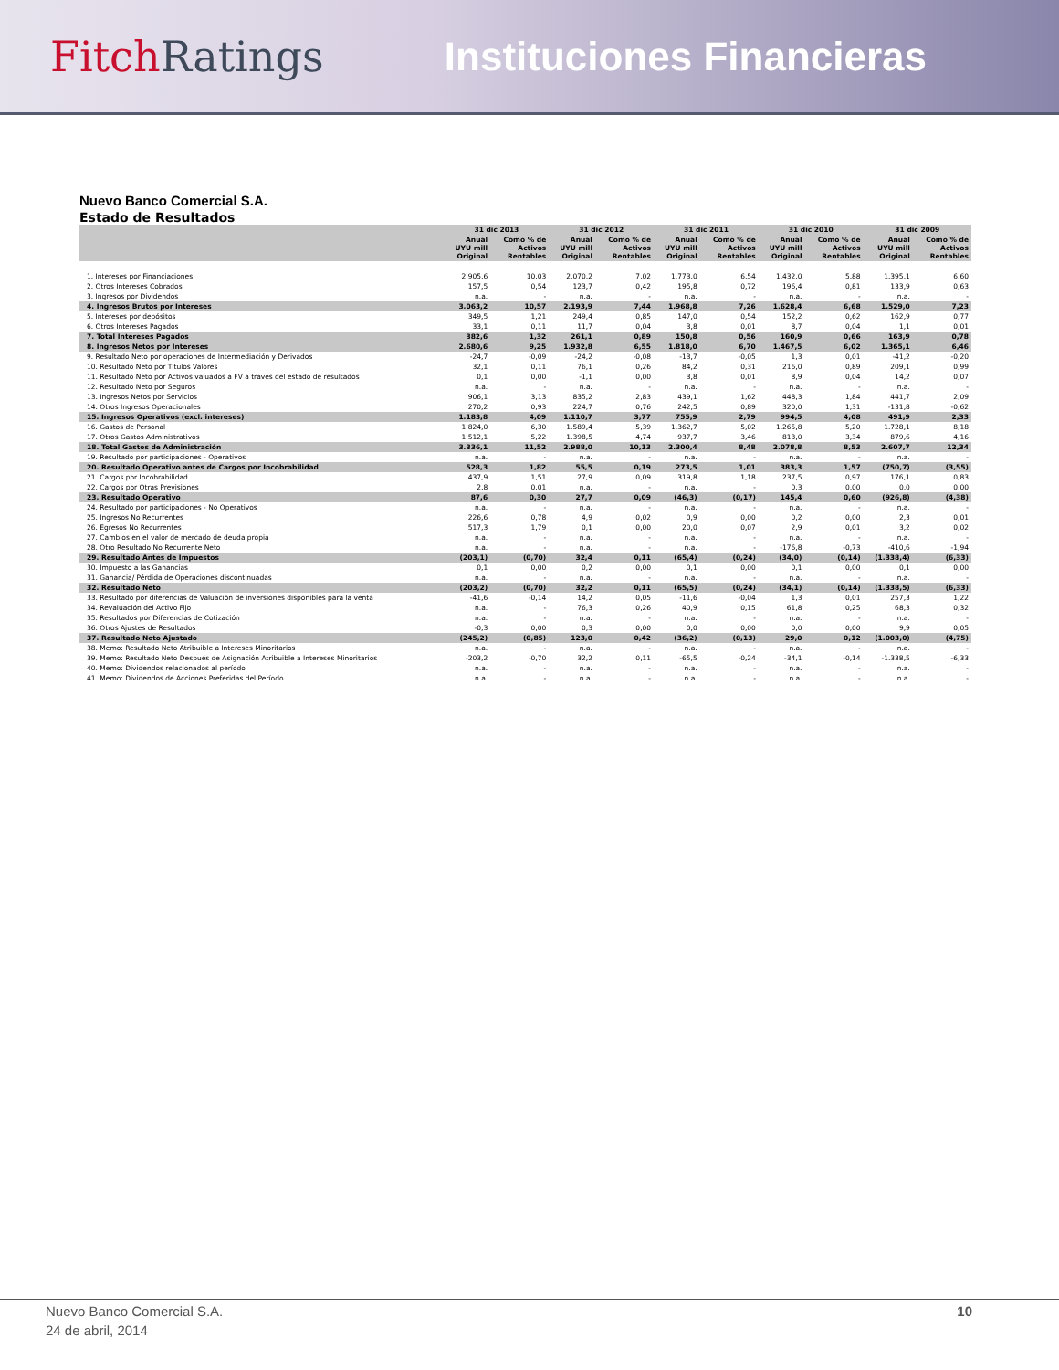FitchRatings Instituciones Financieras
Nuevo Banco Comercial S.A.
Estado de Resultados
| | 31 dic 2013 | | 31 dic 2012 | | 31 dic 2011 | | 31 dic 2010 | | 31 dic 2009 | |
| --- | --- | --- | --- | --- | --- | --- | --- | --- | --- | --- |
| | Anual UYU mill Original | Como % de Activos Rentables | Anual UYU mill Original | Como % de Activos Rentables | Anual UYU mill Original | Como % de Activos Rentables | Anual UYU mill Original | Como % de Activos Rentables | Anual UYU mill Original | Como % de Activos Rentables |
| 1. Intereses por Financiaciones | 2.905,6 | 10,03 | 2.070,2 | 7,02 | 1.773,0 | 6,54 | 1.432,0 | 5,88 | 1.395,1 | 6,60 |
| 2. Otros Intereses Cobrados | 157,5 | 0,54 | 123,7 | 0,42 | 195,8 | 0,72 | 196,4 | 0,81 | 133,9 | 0,63 |
| 3. Ingresos por Dividendos | n.a. | - | n.a. | - | n.a. | - | n.a. | - | n.a. | - |
| 4. Ingresos Brutos por Intereses | 3.063,2 | 10,57 | 2.193,9 | 7,44 | 1.968,8 | 7,26 | 1.628,4 | 6,68 | 1.529,0 | 7,23 |
| 5. Intereses por depósitos | 349,5 | 1,21 | 249,4 | 0,85 | 147,0 | 0,54 | 152,2 | 0,62 | 162,9 | 0,77 |
| 6. Otros Intereses Pagados | 33,1 | 0,11 | 11,7 | 0,04 | 3,8 | 0,01 | 8,7 | 0,04 | 1,1 | 0,01 |
| 7. Total Intereses Pagados | 382,6 | 1,32 | 261,1 | 0,89 | 150,8 | 0,56 | 160,9 | 0,66 | 163,9 | 0,78 |
| 8. Ingresos Netos por Intereses | 2.680,6 | 9,25 | 1.932,8 | 6,55 | 1.818,0 | 6,70 | 1.467,5 | 6,02 | 1.365,1 | 6,46 |
| 9. Resultado Neto por operaciones de Intermediación y Derivados | -24,7 | -0,09 | -24,2 | -0,08 | -13,7 | -0,05 | 1,3 | 0,01 | -41,2 | -0,20 |
| 10. Resultado Neto por Títulos Valores | 32,1 | 0,11 | 76,1 | 0,26 | 84,2 | 0,31 | 216,0 | 0,89 | 209,1 | 0,99 |
| 11. Resultado Neto por Activos valuados a FV a través del estado de resultados | 0,1 | 0,00 | -1,1 | 0,00 | 3,8 | 0,01 | 8,9 | 0,04 | 14,2 | 0,07 |
| 12. Resultado Neto por Seguros | n.a. | - | n.a. | - | n.a. | - | n.a. | - | n.a. | - |
| 13. Ingresos Netos por Servicios | 906,1 | 3,13 | 835,2 | 2,83 | 439,1 | 1,62 | 448,3 | 1,84 | 441,7 | 2,09 |
| 14. Otros Ingresos Operacionales | 270,2 | 0,93 | 224,7 | 0,76 | 242,5 | 0,89 | 320,0 | 1,31 | -131,8 | -0,62 |
| 15. Ingresos Operativos (excl. intereses) | 1.183,8 | 4,09 | 1.110,7 | 3,77 | 755,9 | 2,79 | 994,5 | 4,08 | 491,9 | 2,33 |
| 16. Gastos de Personal | 1.824,0 | 6,30 | 1.589,4 | 5,39 | 1.362,7 | 5,02 | 1.265,8 | 5,20 | 1.728,1 | 8,18 |
| 17. Otros Gastos Administrativos | 1.512,1 | 5,22 | 1.398,5 | 4,74 | 937,7 | 3,46 | 813,0 | 3,34 | 879,6 | 4,16 |
| 18. Total Gastos de Administración | 3.336,1 | 11,52 | 2.988,0 | 10,13 | 2.300,4 | 8,48 | 2.078,8 | 8,53 | 2.607,7 | 12,34 |
| 19. Resultado por participaciones - Operativos | n.a. | - | n.a. | - | n.a. | - | n.a. | - | n.a. | - |
| 20. Resultado Operativo antes de Cargos por Incobrabilidad | 528,3 | 1,82 | 55,5 | 0,19 | 273,5 | 1,01 | 383,3 | 1,57 | (750,7) | (3,55) |
| 21. Cargos por Incobrabilidad | 437,9 | 1,51 | 27,9 | 0,09 | 319,8 | 1,18 | 237,5 | 0,97 | 176,1 | 0,83 |
| 22. Cargos por Otras Previsiones | 2,8 | 0,01 | n.a. | - | n.a. | - | 0,3 | 0,00 | 0,0 | 0,00 |
| 23. Resultado Operativo | 87,6 | 0,30 | 27,7 | 0,09 | (46,3) | (0,17) | 145,4 | 0,60 | (926,8) | (4,38) |
| 24. Resultado por participaciones - No Operativos | n.a. | - | n.a. | - | n.a. | - | n.a. | - | n.a. | - |
| 25. Ingresos No Recurrentes | 226,6 | 0,78 | 4,9 | 0,02 | 0,9 | 0,00 | 0,2 | 0,00 | 2,3 | 0,01 |
| 26. Egresos No Recurrentes | 517,3 | 1,79 | 0,1 | 0,00 | 20,0 | 0,07 | 2,9 | 0,01 | 3,2 | 0,02 |
| 27. Cambios en el valor de mercado de deuda propia | n.a. | - | n.a. | - | n.a. | - | n.a. | - | n.a. | - |
| 28. Otro Resultado No Recurrente Neto | n.a. | - | n.a. | - | n.a. | - | -176,8 | -0,73 | -410,6 | -1,94 |
| 29. Resultado Antes de Impuestos | (203,1) | (0,70) | 32,4 | 0,11 | (65,4) | (0,24) | (34,0) | (0,14) | (1.338,4) | (6,33) |
| 30. Impuesto a las Ganancias | 0,1 | 0,00 | 0,2 | 0,00 | 0,1 | 0,00 | 0,1 | 0,00 | 0,1 | 0,00 |
| 31. Ganancia/ Pérdida de Operaciones discontinuadas | n.a. | - | n.a. | - | n.a. | - | n.a. | - | n.a. | - |
| 32. Resultado Neto | (203,2) | (0,70) | 32,2 | 0,11 | (65,5) | (0,24) | (34,1) | (0,14) | (1.338,5) | (6,33) |
| 33. Resultado por diferencias de Valuación de inversiones disponibles para la venta | -41,6 | -0,14 | 14,2 | 0,05 | -11,6 | -0,04 | 1,3 | 0,01 | 257,3 | 1,22 |
| 34. Revaluación del Activo Fijo | n.a. | - | 76,3 | 0,26 | 40,9 | 0,15 | 61,8 | 0,25 | 68,3 | 0,32 |
| 35. Resultados por Diferencias de Cotización | n.a. | - | n.a. | - | n.a. | - | n.a. | - | n.a. | - |
| 36. Otros Ajustes de Resultados | -0,3 | 0,00 | 0,3 | 0,00 | 0,0 | 0,00 | 0,0 | 0,00 | 9,9 | 0,05 |
| 37. Resultado Neto Ajustado | (245,2) | (0,85) | 123,0 | 0,42 | (36,2) | (0,13) | 29,0 | 0,12 | (1.003,0) | (4,75) |
| 38. Memo: Resultado Neto Atribuible a Intereses Minoritarios | n.a. | - | n.a. | - | n.a. | - | n.a. | - | n.a. | - |
| 39. Memo: Resultado Neto Después de Asignación Atribuible a Intereses Minoritarios | -203,2 | -0,70 | 32,2 | 0,11 | -65,5 | -0,24 | -34,1 | -0,14 | -1.338,5 | -6,33 |
| 40. Memo: Dividendos relacionados al período | n.a. | - | n.a. | - | n.a. | - | n.a. | - | n.a. | - |
| 41. Memo: Dividendos de Acciones Preferidas del Período | n.a. | - | n.a. | - | n.a. | - | n.a. | - | n.a. | - |
Nuevo Banco Comercial S.A. 10
24 de abril, 2014